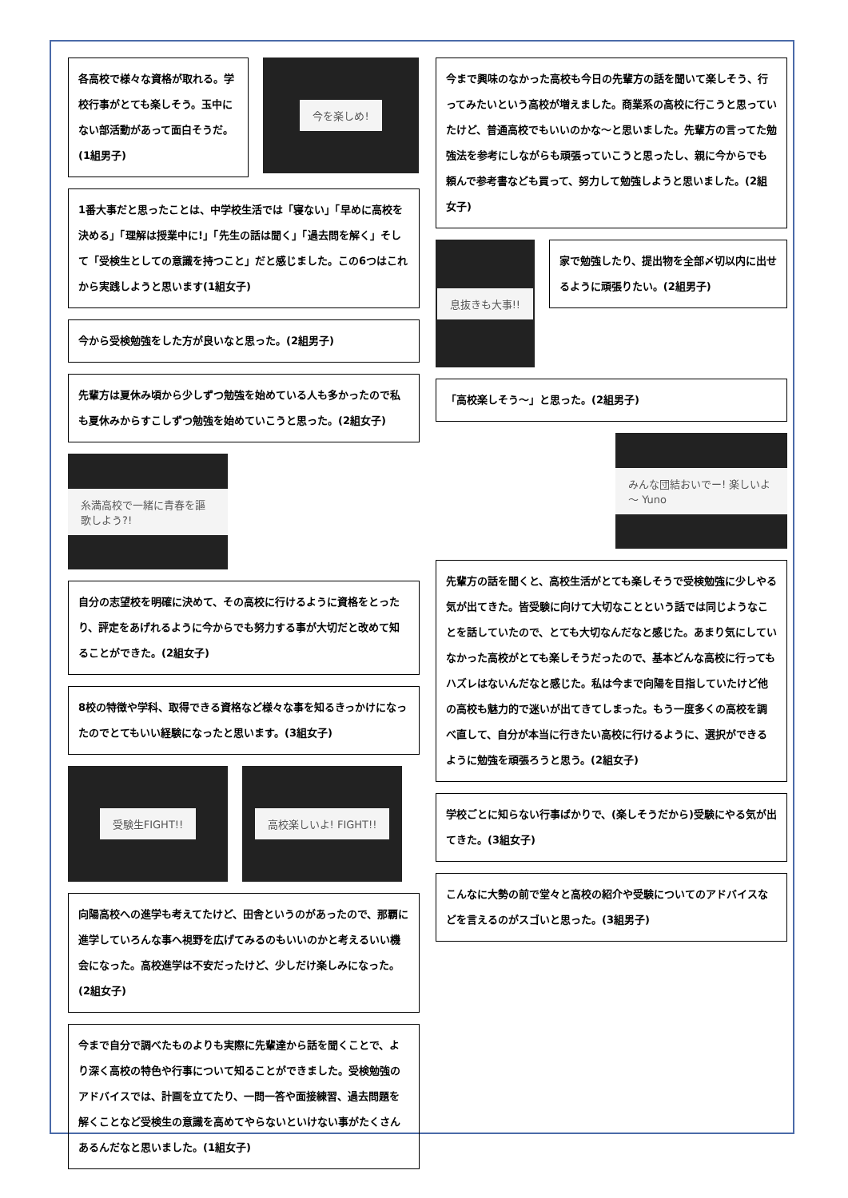各高校で様々な資格が取れる。学校行事がとても楽しそう。玉中にない部活動があって面白そうだ。(1組男子)
今を楽しめ!
1番大事だと思ったことは、中学校生活では「寝ない」「早めに高校を決める」「理解は授業中に!」「先生の話は聞く」「過去問を解く」そして「受検生としての意識を持つこと」だと感じました。この6つはこれから実践しようと思います(1組女子)
今から受検勉強をした方が良いなと思った。(2組男子)
先輩方は夏休み頃から少しずつ勉強を始めている人も多かったので私も夏休みからすこしずつ勉強を始めていこうと思った。(2組女子)
糸満高校で一緒に青春を謳歌しよう?!
自分の志望校を明確に決めて、その高校に行けるように資格をとったり、評定をあげれるように今からでも努力する事が大切だと改めて知ることができた。(2組女子)
8校の特徴や学科、取得できる資格など様々な事を知るきっかけになったのでとてもいい経験になったと思います。(3組女子)
受験生FIGHT!! 高校楽しいよ! FIGHT!!
向陽高校への進学も考えてたけど、田舎というのがあったので、那覇に進学していろんな事へ視野を広げてみるのもいいのかと考えるいい機会になった。高校進学は不安だったけど、少しだけ楽しみになった。(2組女子)
今まで自分で調べたものよりも実際に先輩達から話を聞くことで、より深く高校の特色や行事について知ることができました。受検勉強のアドバイスでは、計画を立てたり、一問一答や面接練習、過去問題を解くことなど受検生の意識を高めてやらないといけない事がたくさんあるんだなと思いました。(1組女子)
今まで興味のなかった高校も今日の先輩方の話を聞いて楽しそう、行ってみたいという高校が増えました。商業系の高校に行こうと思っていたけど、普通高校でもいいのかな～と思いました。先輩方の言ってた勉強法を参考にしながらも頑張っていこうと思ったし、親に今からでも頼んで参考書なども買って、努力して勉強しようと思いました。(2組女子)
息抜きも大事!!
家で勉強したり、提出物を全部〆切以内に出せるように頑張りたい。(2組男子)
「高校楽しそう～」と思った。(2組男子)
みんな団結おいでー! 楽しいよ～ Yuno
先輩方の話を聞くと、高校生活がとても楽しそうで受検勉強に少しやる気が出てきた。皆受験に向けて大切なことという話では同じようなことを話していたので、とても大切なんだなと感じた。あまり気にしていなかった高校がとても楽しそうだったので、基本どんな高校に行ってもハズレはないんだなと感じた。私は今まで向陽を目指していたけど他の高校も魅力的で迷いが出てきてしまった。もう一度多くの高校を調べ直して、自分が本当に行きたい高校に行けるように、選択ができるように勉強を頑張ろうと思う。(2組女子)
学校ごとに知らない行事ばかりで、(楽しそうだから)受験にやる気が出てきた。(3組女子)
こんなに大勢の前で堂々と高校の紹介や受験についてのアドバイスなどを言えるのがスゴいと思った。(3組男子)